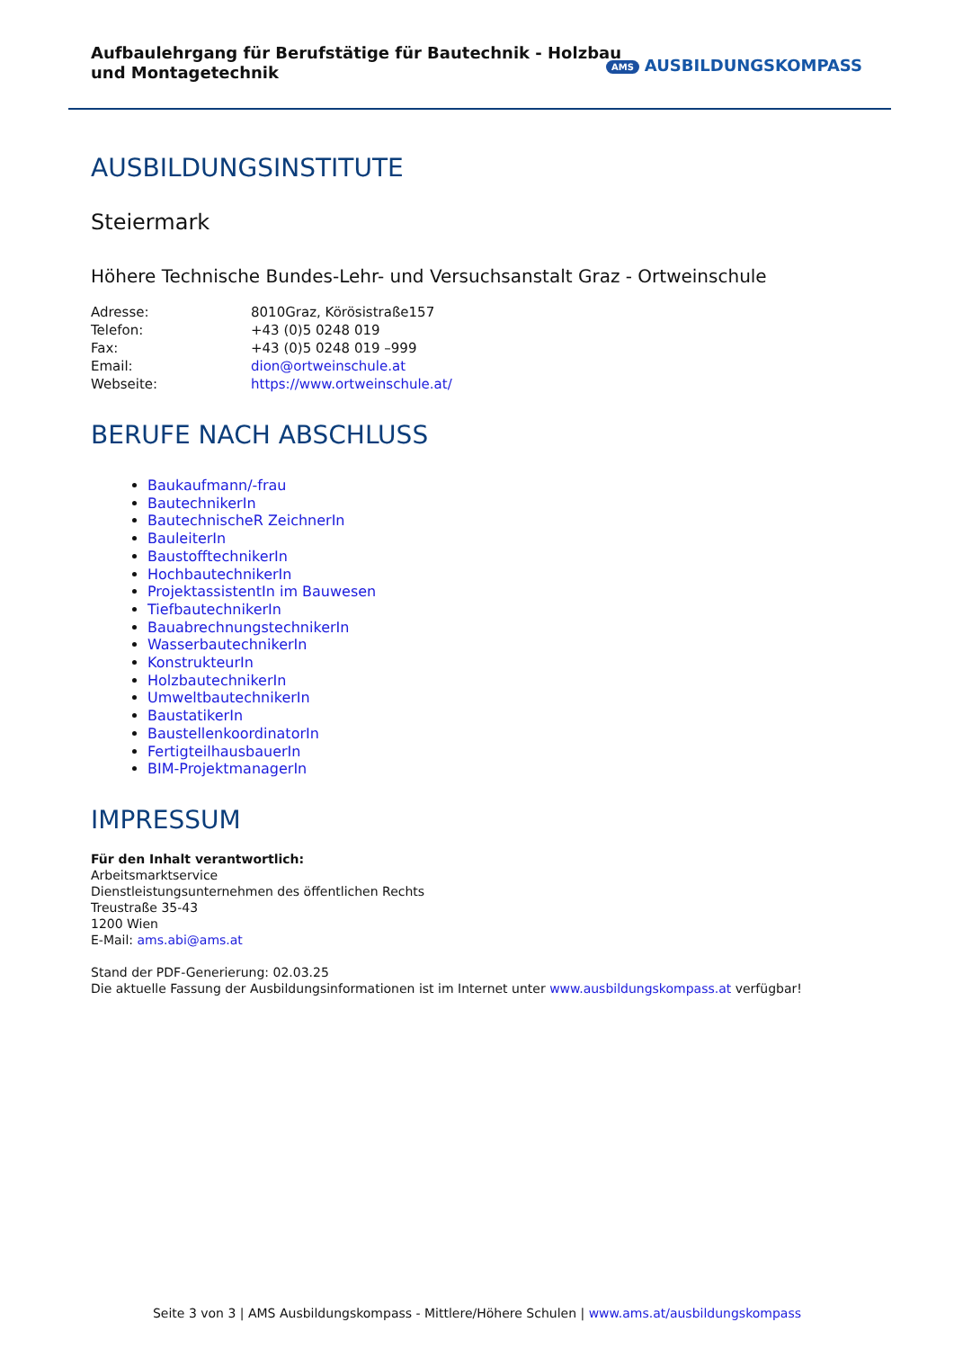Aufbaulehrgang für Berufstätige für Bautechnik - Holzbau und Montagetechnik
AMS AUSBILDUNGSKOMPASS
AUSBILDUNGSINSTITUTE
Steiermark
Höhere Technische Bundes-Lehr- und Versuchsanstalt Graz - Ortweinschule
| Adresse: | 8010Graz, Körösistraße157 |
| Telefon: | +43 (0)5 0248 019 |
| Fax: | +43 (0)5 0248 019 –999 |
| Email: | dion@ortweinschule.at |
| Webseite: | https://www.ortweinschule.at/ |
BERUFE NACH ABSCHLUSS
Baukaufmann/-frau
BautechnikerIn
BautechnischeR ZeichnerIn
BauleiterIn
BaustofftechnikerIn
HochbautechnikerIn
ProjektassistentIn im Bauwesen
TiefbautechnikerIn
BauabrechnungstechnikerIn
WasserbautechnikerIn
KonstrukteurIn
HolzbautechnikerIn
UmweltbautechnikerIn
BaustatikerIn
BaustellenkoordinatorIn
FertigteilhausbauerIn
BIM-ProjektmanagerIn
IMPRESSUM
Für den Inhalt verantwortlich:
Arbeitsmarktservice
Dienstleistungsunternehmen des öffentlichen Rechts
Treustraße 35-43
1200 Wien
E-Mail: ams.abi@ams.at
Stand der PDF-Generierung: 02.03.25
Die aktuelle Fassung der Ausbildungsinformationen ist im Internet unter www.ausbildungskompass.at verfügbar!
Seite 3 von 3 | AMS Ausbildungskompass - Mittlere/Höhere Schulen | www.ams.at/ausbildungskompass